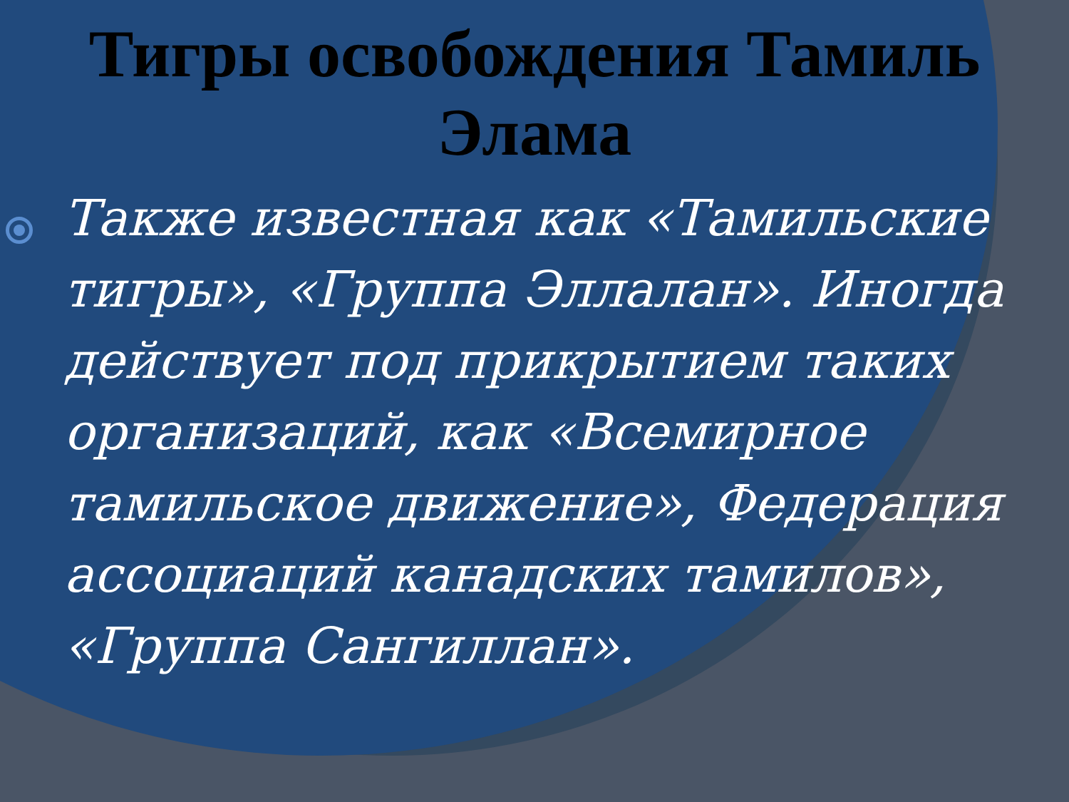Тигры освобождения Тамиль Элама
Также известная как «Тамильские тигры», «Группа Эллалан». Иногда действует под прикрытием таких организаций, как «Всемирное тамильское движение», Федерация ассоциаций канадских тамилов», «Группа Сангиллан».